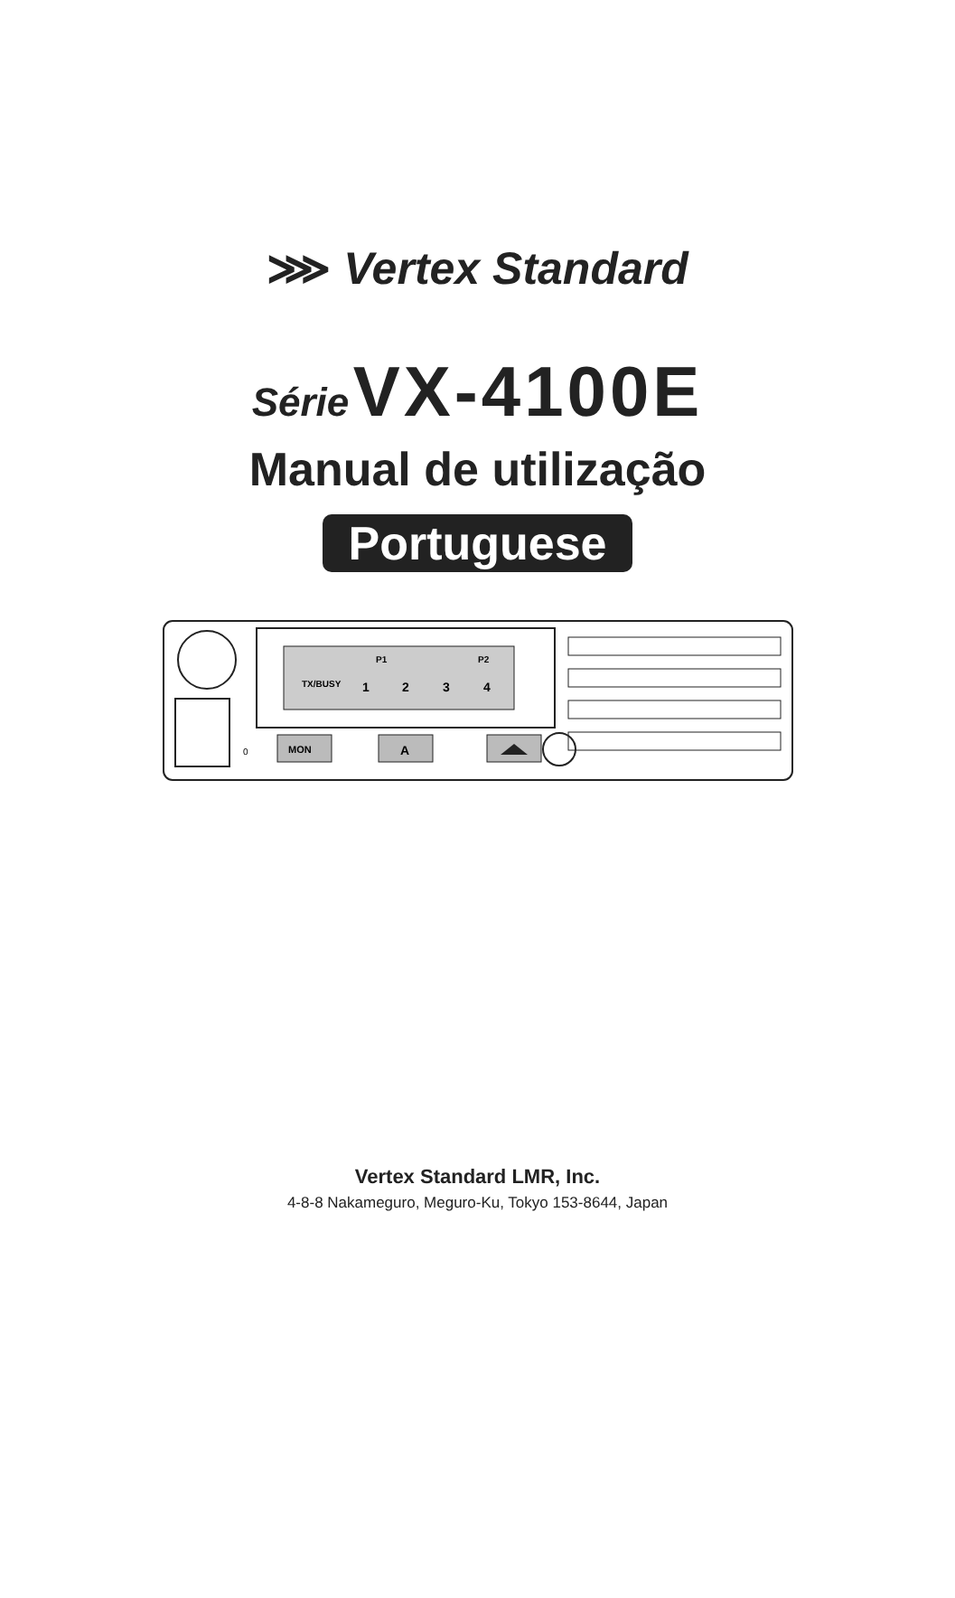⋙ Vertex Standard
Série VX-4100E
Manual de utilização
Portuguese
TX/BUSY
P1
P2
1
2
3
4
0
MON
A
Vertex Standard LMR, Inc.
4-8-8 Nakameguro, Meguro-Ku, Tokyo 153-8644, Japan